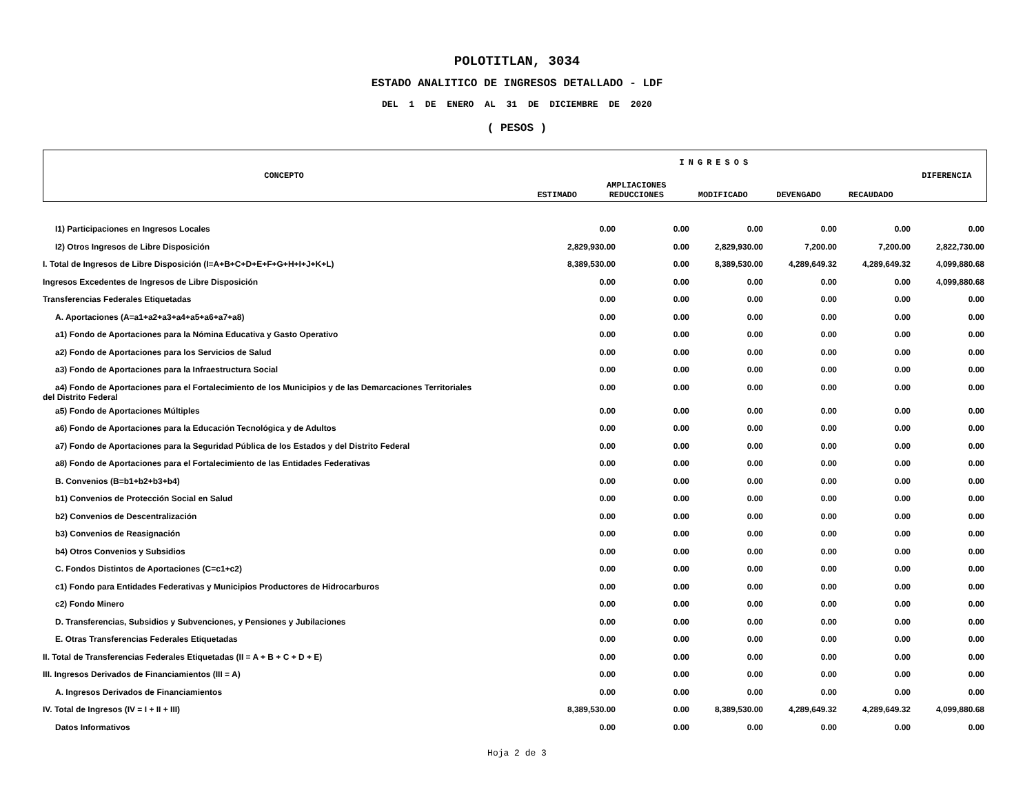POLOTITLAN, 3034
ESTADO ANALITICO DE INGRESOS DETALLADO - LDF
DEL 1 DE ENERO AL 31 DE DICIEMBRE DE 2020
( PESOS )
| CONCEPTO | INGRESOS | | | | | DIFERENCIA |
| | ESTIMADO | AMPLIACIONES REDUCCIONES | MODIFICADO | DEVENGADO | RECAUDADO | |
| I1) Participaciones en Ingresos Locales | 0.00 | 0.00 | 0.00 | 0.00 | 0.00 | 0.00 |
| I2) Otros Ingresos de Libre Disposición | 2,829,930.00 | 0.00 | 2,829,930.00 | 7,200.00 | 7,200.00 | 2,822,730.00 |
| I. Total de Ingresos de Libre Disposición (I=A+B+C+D+E+F+G+H+I+J+K+L) | 8,389,530.00 | 0.00 | 8,389,530.00 | 4,289,649.32 | 4,289,649.32 | 4,099,880.68 |
| Ingresos Excedentes de Ingresos de Libre Disposición | 0.00 | 0.00 | 0.00 | 0.00 | 0.00 | 4,099,880.68 |
| Transferencias Federales Etiquetadas | 0.00 | 0.00 | 0.00 | 0.00 | 0.00 | 0.00 |
| A. Aportaciones (A=a1+a2+a3+a4+a5+a6+a7+a8) | 0.00 | 0.00 | 0.00 | 0.00 | 0.00 | 0.00 |
| a1) Fondo de Aportaciones para la Nómina Educativa y Gasto Operativo | 0.00 | 0.00 | 0.00 | 0.00 | 0.00 | 0.00 |
| a2) Fondo de Aportaciones para los Servicios de Salud | 0.00 | 0.00 | 0.00 | 0.00 | 0.00 | 0.00 |
| a3) Fondo de Aportaciones para la Infraestructura Social | 0.00 | 0.00 | 0.00 | 0.00 | 0.00 | 0.00 |
| a4) Fondo de Aportaciones para el Fortalecimiento de los Municipios y de las Demarcaciones Territoriales del Distrito Federal | 0.00 | 0.00 | 0.00 | 0.00 | 0.00 | 0.00 |
| a5) Fondo de Aportaciones Múltiples | 0.00 | 0.00 | 0.00 | 0.00 | 0.00 | 0.00 |
| a6) Fondo de Aportaciones para la Educación Tecnológica y de Adultos | 0.00 | 0.00 | 0.00 | 0.00 | 0.00 | 0.00 |
| a7) Fondo de Aportaciones para la Seguridad Pública de los Estados y del Distrito Federal | 0.00 | 0.00 | 0.00 | 0.00 | 0.00 | 0.00 |
| a8) Fondo de Aportaciones para el Fortalecimiento de las Entidades Federativas | 0.00 | 0.00 | 0.00 | 0.00 | 0.00 | 0.00 |
| B. Convenios (B=b1+b2+b3+b4) | 0.00 | 0.00 | 0.00 | 0.00 | 0.00 | 0.00 |
| b1) Convenios de Protección Social en Salud | 0.00 | 0.00 | 0.00 | 0.00 | 0.00 | 0.00 |
| b2) Convenios de Descentralización | 0.00 | 0.00 | 0.00 | 0.00 | 0.00 | 0.00 |
| b3) Convenios de Reasignación | 0.00 | 0.00 | 0.00 | 0.00 | 0.00 | 0.00 |
| b4) Otros Convenios y Subsidios | 0.00 | 0.00 | 0.00 | 0.00 | 0.00 | 0.00 |
| C. Fondos Distintos de Aportaciones (C=c1+c2) | 0.00 | 0.00 | 0.00 | 0.00 | 0.00 | 0.00 |
| c1) Fondo para Entidades Federativas y Municipios Productores de Hidrocarburos | 0.00 | 0.00 | 0.00 | 0.00 | 0.00 | 0.00 |
| c2) Fondo Minero | 0.00 | 0.00 | 0.00 | 0.00 | 0.00 | 0.00 |
| D. Transferencias, Subsidios y Subvenciones, y Pensiones y Jubilaciones | 0.00 | 0.00 | 0.00 | 0.00 | 0.00 | 0.00 |
| E. Otras Transferencias Federales Etiquetadas | 0.00 | 0.00 | 0.00 | 0.00 | 0.00 | 0.00 |
| II. Total de Transferencias Federales Etiquetadas (II = A + B + C + D + E) | 0.00 | 0.00 | 0.00 | 0.00 | 0.00 | 0.00 |
| III. Ingresos Derivados de Financiamientos (III = A) | 0.00 | 0.00 | 0.00 | 0.00 | 0.00 | 0.00 |
| A. Ingresos Derivados de Financiamientos | 0.00 | 0.00 | 0.00 | 0.00 | 0.00 | 0.00 |
| IV. Total de Ingresos (IV = I + II + III) | 8,389,530.00 | 0.00 | 8,389,530.00 | 4,289,649.32 | 4,289,649.32 | 4,099,880.68 |
| Datos Informativos | 0.00 | 0.00 | 0.00 | 0.00 | 0.00 | 0.00 |
Hoja 2 de 3